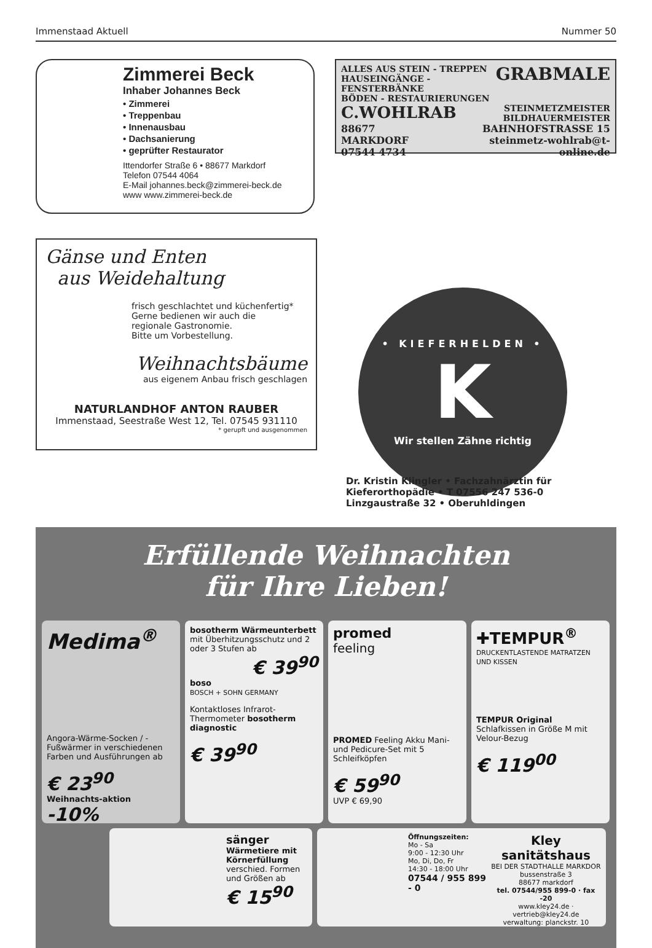Immenstaad Aktuell Nummer 50
Zimmerei Beck
Inhaber Johannes Beck
• Zimmerei
• Treppenbau
• Innenausbau
• Dachsanierung
• geprüfter Restaurator
Ittendorfer Straße 6 • 88677 Markdorf
Telefon 07544 4064
E-Mail johannes.beck@zimmerei-beck.de
www www.zimmerei-beck.de
ALLES AUS STEIN - TREPPEN
HAUSEINGÄNGE - FENSTERBÄNKE
BÖDEN - RESTAURIERUNGEN
GRABMALE
C.WOHLRAB
STEINMETZMEISTER
BILDHAUERMEISTER
88677 MARKDORF
07544 4734
BAHNHOFSTRASSE 15
steinmetz-wohlrab@t-online.de
Gänse und Enten
aus Weidehaltung
frisch geschlachtet und küchenfertig*
Gerne bedienen wir auch die
regionale Gastronomie.
Bitte um Vorbestellung.
Weihnachtsbäume
aus eigenem Anbau frisch geschlagen
NATURLANDHOF ANTON RAUBER
Immenstaad, Seestraße West 12, Tel. 07545 931110
* gerupft und ausgenommen
• KIEFERHELDEN •
K
Wir stellen Zähne richtig
Dr. Kristin Klingler • Fachzahnärztin für Kieferorthopädie • T 07556 247 536-0
Linzgaustraße 32 • Oberuhldingen
Erfüllende Weihnachten
für Ihre Lieben!
Medima<sup>®</sup>
Angora-Wärme-Socken / -Fußwärmer in verschiedenen Farben und Ausführungen ab
€ 23<sup>90</sup>
Weihnachts-aktion -10%
bosotherm Wärmeunterbett
mit Überhitzungsschutz und 2 oder 3 Stufen ab
€ 39<sup>90</sup>
boso
BOSCH + SOHN GERMANY
Kontaktloses Infrarot-Thermometer bosotherm diagnostic
€ 39<sup>90</sup>
promed
feeling
PROMED Feeling Akku Mani- und Pedicure-Set mit 5 Schleifköpfen
€ 59<sup>90</sup>
UVP € 69,90
✚TEMPUR<sup>®</sup>
DRUCKENTLASTENDE MATRATZEN UND KISSEN
TEMPUR Original
Schlafkissen in Größe M mit Velour-Bezug
€ 119<sup>00</sup>
sänger
Wärmetiere mit Körnerfüllung
verschied. Formen und Größen ab
€ 15<sup>90</sup>
Öffnungszeiten:
Mo - Sa
9:00 - 12:30 Uhr
Mo, Di, Do, Fr
14:30 - 18:00 Uhr
07544 / 955 899 - 0
Kley
sanitätshaus
BEI DER STADTHALLE MARKDOR
bussenstraße 3
88677 markdorf
tel. 07544/955 899-0 · fax -20
www.kley24.de · vertrieb@kley24.de
verwaltung: planckstr. 10